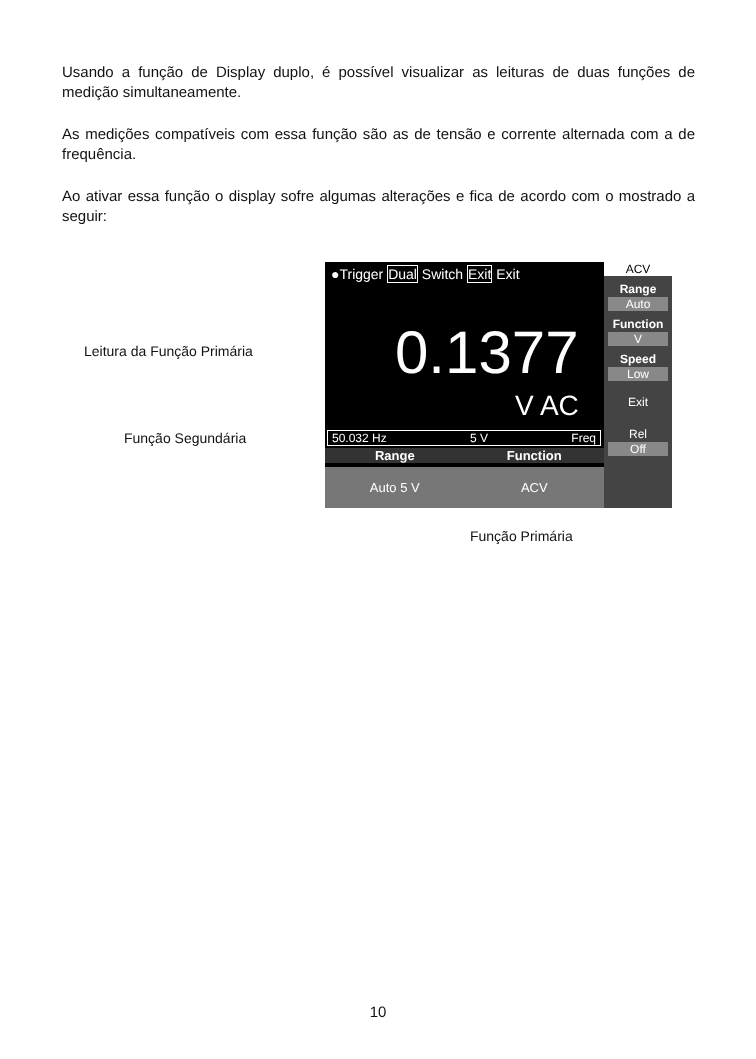Usando a função de Display duplo, é possível visualizar as leituras de duas funções de medição simultaneamente.
As medições compatíveis com essa função são as de tensão e corrente alternada com a de frequência.
Ao ativar essa função o display sofre algumas alterações e fica de acordo com o mostrado a seguir:
Leitura da Função Primária
Função Segundária
●Trigger Dual Switch Exit Exit
0.1377
V AC
50.032 Hz 5 V Freq
Range Function
Auto 5 V ACV
ACV
Range
Auto
Function
V
Speed
Low
Exit
Rel
Off
Função Primária
10